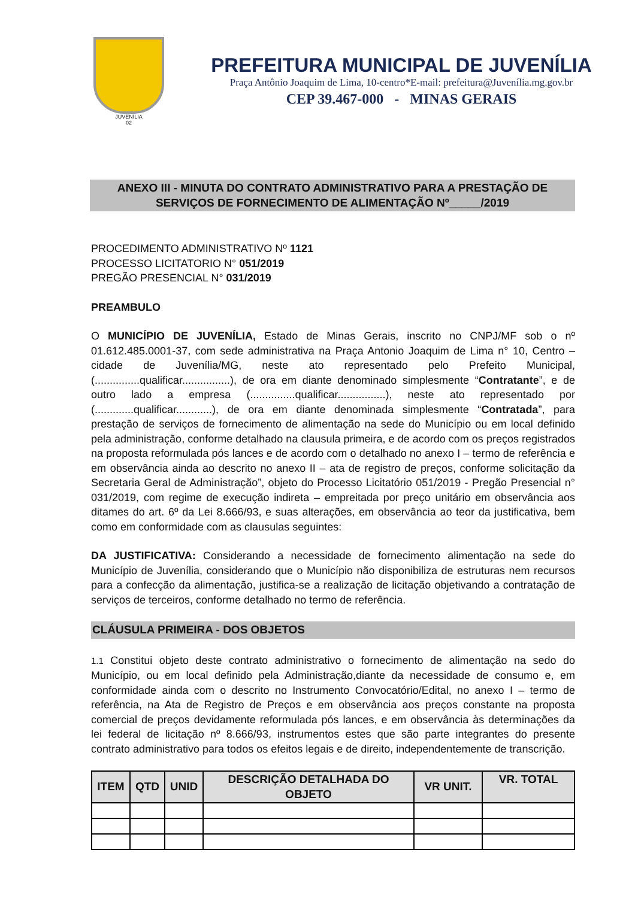JUVENÍLIA
02
PREFEITURA MUNICIPAL DE JUVENÍLIA
Praça Antônio Joaquim de Lima, 10-centro*E-mail: prefeitura@Juvenília.mg.gov.br
CEP 39.467-000 - MINAS GERAIS
ANEXO III - MINUTA DO CONTRATO ADMINISTRATIVO PARA A PRESTAÇÃO DE
SERVIÇOS DE FORNECIMENTO DE ALIMENTAÇÃO Nº_____/2019
PROCEDIMENTO ADMINISTRATIVO Nº 1121
PROCESSO LICITATORIO N° 051/2019
PREGÃO PRESENCIAL N° 031/2019
PREAMBULO
O MUNICÍPIO DE JUVENÍLIA, Estado de Minas Gerais, inscrito no CNPJ/MF sob o nº 01.612.485.0001-37, com sede administrativa na Praça Antonio Joaquim de Lima n° 10, Centro – cidade de Juvenília/MG, neste ato representado pelo Prefeito Municipal, (...............qualificar................), de ora em diante denominado simplesmente “Contratante”, e de outro lado a empresa (...............qualificar................), neste ato representado por (.............qualificar............), de ora em diante denominada simplesmente “Contratada”, para prestação de serviços de fornecimento de alimentação na sede do Município ou em local definido pela administração, conforme detalhado na clausula primeira, e de acordo com os preços registrados na proposta reformulada pós lances e de acordo com o detalhado no anexo I – termo de referência e em observância ainda ao descrito no anexo II – ata de registro de preços, conforme solicitação da Secretaria Geral de Administração”, objeto do Processo Licitatório 051/2019 - Pregão Presencial n° 031/2019, com regime de execução indireta – empreitada por preço unitário em observância aos ditames do art. 6º da Lei 8.666/93, e suas alterações, em observância ao teor da justificativa, bem como em conformidade com as clausulas seguintes:
DA JUSTIFICATIVA: Considerando a necessidade de fornecimento alimentação na sede do Município de Juvenília, considerando que o Município não disponibiliza de estruturas nem recursos para a confecção da alimentação, justifica-se a realização de licitação objetivando a contratação de serviços de terceiros, conforme detalhado no termo de referência.
CLÁUSULA PRIMEIRA - DOS OBJETOS
1.1 Constitui objeto deste contrato administrativo o fornecimento de alimentação na sedo do Município, ou em local definido pela Administração,diante da necessidade de consumo e, em conformidade ainda com o descrito no Instrumento Convocatório/Edital, no anexo I – termo de referência, na Ata de Registro de Preços e em observância aos preços constante na proposta comercial de preços devidamente reformulada pós lances, e em observância às determinações da lei federal de licitação nº 8.666/93, instrumentos estes que são parte integrantes do presente contrato administrativo para todos os efeitos legais e de direito, independentemente de transcrição.
| ITEM | QTD | UNID | DESCRIÇÃO DETALHADA DO OBJETO | VR UNIT. | VR. TOTAL |
| --- | --- | --- | --- | --- | --- |